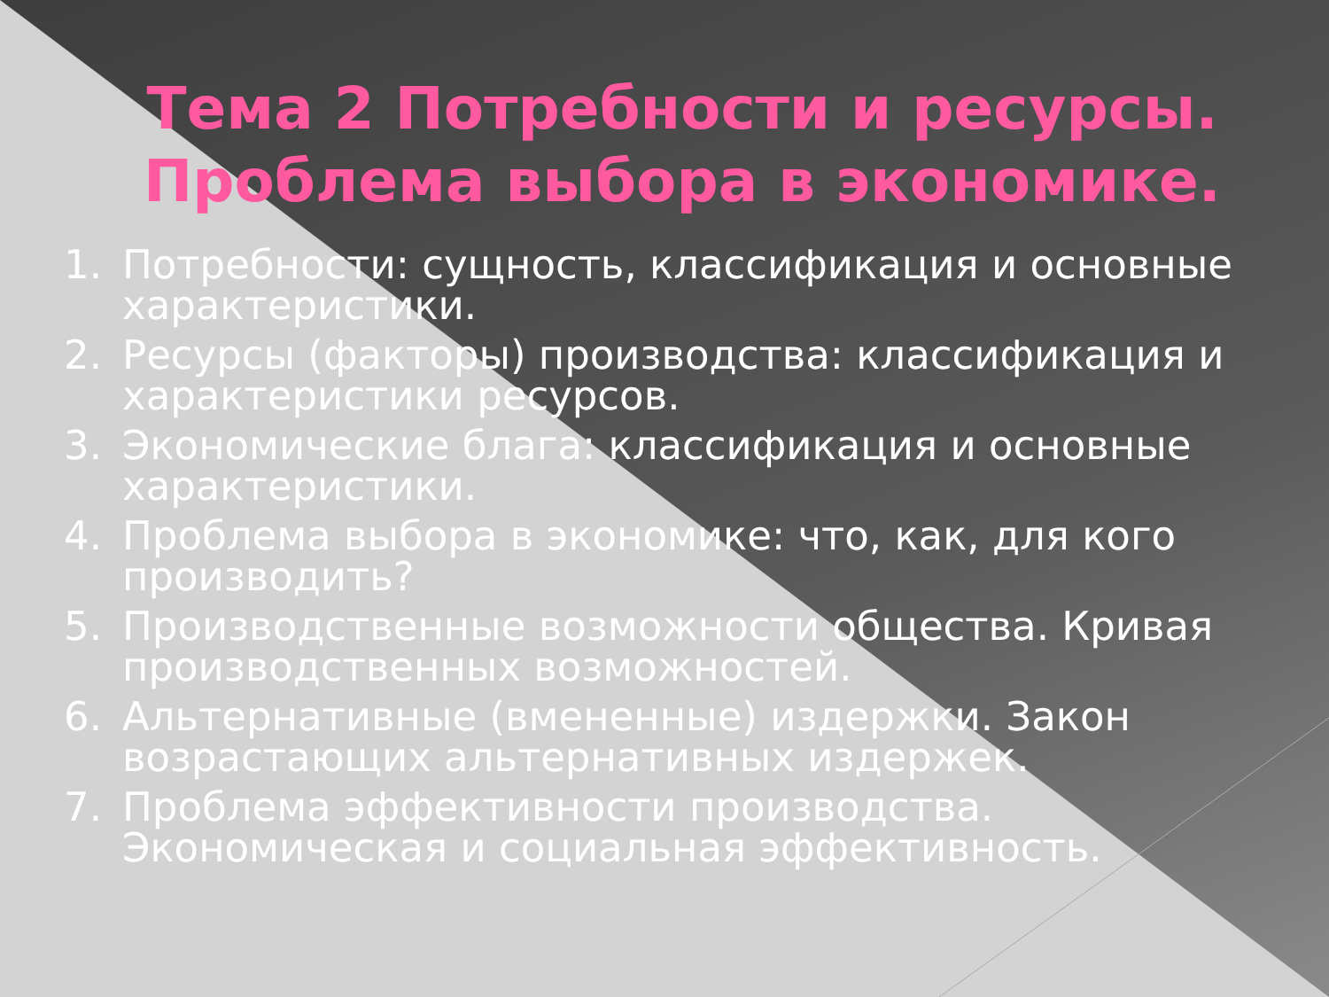Тема 2 Потребности и ресурсы.
Проблема выбора в экономике.
1. Потребности: сущность, классификация и основные характеристики.
2. Ресурсы (факторы) производства: классификация и характеристики ресурсов.
3. Экономические блага: классификация и основные характеристики.
4. Проблема выбора в экономике: что, как, для кого производить?
5. Производственные возможности общества. Кривая производственных возможностей.
6. Альтернативные (вмененные) издержки. Закон возрастающих альтернативных издержек.
7. Проблема эффективности производства. Экономическая и социальная эффективность.